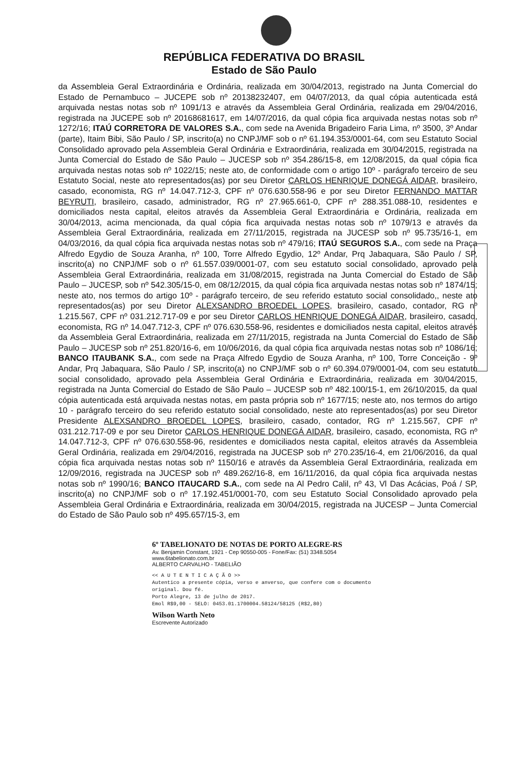REPÚBLICA FEDERATIVA DO BRASIL
Estado de São Paulo
da Assembleia Geral Extraordinária e Ordinária, realizada em 30/04/2013, registrado na Junta Comercial do Estado de Pernambuco – JUCEPE sob nº 20138232407, em 04/07/2013, da qual cópia autenticada está arquivada nestas notas sob nº 1091/13 e através da Assembleia Geral Ordinária, realizada em 29/04/2016, registrada na JUCEPE sob nº 20168681617, em 14/07/2016, da qual cópia fica arquivada nestas notas sob nº 1272/16; ITAÚ CORRETORA DE VALORES S.A., com sede na Avenida Brigadeiro Faria Lima, nº 3500, 3º Andar (parte), Itaim Bibi, São Paulo / SP, inscrito(a) no CNPJ/MF sob o nº 61.194.353/0001-64, com seu Estatuto Social Consolidado aprovado pela Assembleia Geral Ordinária e Extraordinária, realizada em 30/04/2015, registrada na Junta Comercial do Estado de São Paulo – JUCESP sob nº 354.286/15-8, em 12/08/2015, da qual cópia fica arquivada nestas notas sob nº 1022/15; neste ato, de conformidade com o artigo 10º - parágrafo terceiro de seu Estatuto Social, neste ato representados(as) por seu Diretor CARLOS HENRIQUE DONEGÁ AIDAR, brasileiro, casado, economista, RG nº 14.047.712-3, CPF nº 076.630.558-96 e por seu Diretor FERNANDO MATTAR BEYRUTI, brasileiro, casado, administrador, RG nº 27.965.661-0, CPF nº 288.351.088-10, residentes e domiciliados nesta capital, eleitos através da Assembleia Geral Extraordinária e Ordinária, realizada em 30/04/2013, acima mencionada, da qual cópia fica arquivada nestas notas sob nº 1079/13 e através da Assembleia Geral Extraordinária, realizada em 27/11/2015, registrada na JUCESP sob nº 95.735/16-1, em 04/03/2016, da qual cópia fica arquivada nestas notas sob nº 479/16; ITAÚ SEGUROS S.A., com sede na Praça Alfredo Egydio de Souza Aranha, nº 100, Torre Alfredo Egydio, 12º Andar, Prq Jabaquara, São Paulo / SP, inscrito(a) no CNPJ/MF sob o nº 61.557.039/0001-07, com seu estatuto social consolidado, aprovado pela Assembleia Geral Extraordinária, realizada em 31/08/2015, registrada na Junta Comercial do Estado de São Paulo – JUCESP, sob nº 542.305/15-0, em 08/12/2015, da qual cópia fica arquivada nestas notas sob nº 1874/15; neste ato, nos termos do artigo 10º - parágrafo terceiro, de seu referido estatuto social consolidado,, neste ato representados(as) por seu Diretor ALEXSANDRO BROEDEL LOPES, brasileiro, casado, contador, RG nº 1.215.567, CPF nº 031.212.717-09 e por seu Diretor CARLOS HENRIQUE DONEGÁ AIDAR, brasileiro, casado, economista, RG nº 14.047.712-3, CPF nº 076.630.558-96, residentes e domiciliados nesta capital, eleitos através da Assembleia Geral Extraordinária, realizada em 27/11/2015, registrada na Junta Comercial do Estado de São Paulo – JUCESP sob nº 251.820/16-6, em 10/06/2016, da qual cópia fica arquivada nestas notas sob nº 1086/16; BANCO ITAUBANK S.A., com sede na Praça Alfredo Egydio de Souza Aranha, nº 100, Torre Conceição - 9º Andar, Prq Jabaquara, São Paulo / SP, inscrito(a) no CNPJ/MF sob o nº 60.394.079/0001-04, com seu estatuto social consolidado, aprovado pela Assembleia Geral Ordinária e Extraordinária, realizada em 30/04/2015, registrada na Junta Comercial do Estado de São Paulo – JUCESP sob nº 482.100/15-1, em 26/10/2015, da qual cópia autenticada está arquivada nestas notas, em pasta própria sob nº 1677/15; neste ato, nos termos do artigo 10 - parágrafo terceiro do seu referido estatuto social consolidado, neste ato representados(as) por seu Diretor Presidente ALEXSANDRO BROEDEL LOPES, brasileiro, casado, contador, RG nº 1.215.567, CPF nº 031.212.717-09 e por seu Diretor CARLOS HENRIQUE DONEGÁ AIDAR, brasileiro, casado, economista, RG nº 14.047.712-3, CPF nº 076.630.558-96, residentes e domiciliados nesta capital, eleitos através da Assembleia Geral Ordinária, realizada em 29/04/2016, registrada na JUCESP sob nº 270.235/16-4, em 21/06/2016, da qual cópia fica arquivada nestas notas sob nº 1150/16 e através da Assembleia Geral Extraordinária, realizada em 12/09/2016, registrada na JUCESP sob nº 489.262/16-8, em 16/11/2016, da qual cópia fica arquivada nestas notas sob nº 1990/16; BANCO ITAUCARD S.A., com sede na Al Pedro Calil, nº 43, Vl Das Acácias, Poá / SP, inscrito(a) no CNPJ/MF sob o nº 17.192.451/0001-70, com seu Estatuto Social Consolidado aprovado pela Assembleia Geral Ordinária e Extraordinária, realizada em 30/04/2015, registrada na JUCESP – Junta Comercial do Estado de São Paulo sob nº 495.657/15-3, em
6º TABELIONATO DE NOTAS DE PORTO ALEGRE-RS
Av. Benjamin Constant, 1921 - Cep 90550-005 - Fone/Fax: (51) 3348.5054
www.6tabelionato.com.br
ALBERTO CARVALHO - TABELIÃO
<< A U T E N T I C A Ç Ã O >>
Autentico a presente cópia, verso e anverso, que confere com o documento original. Dou fé.
Porto Alegre, 13 de julho de 2017.
Emol R$9,00 - SELO: 0453.01.1700004.58124/58125 (R$2,80)
Wilson Warth Neto
Escrevente Autorizado